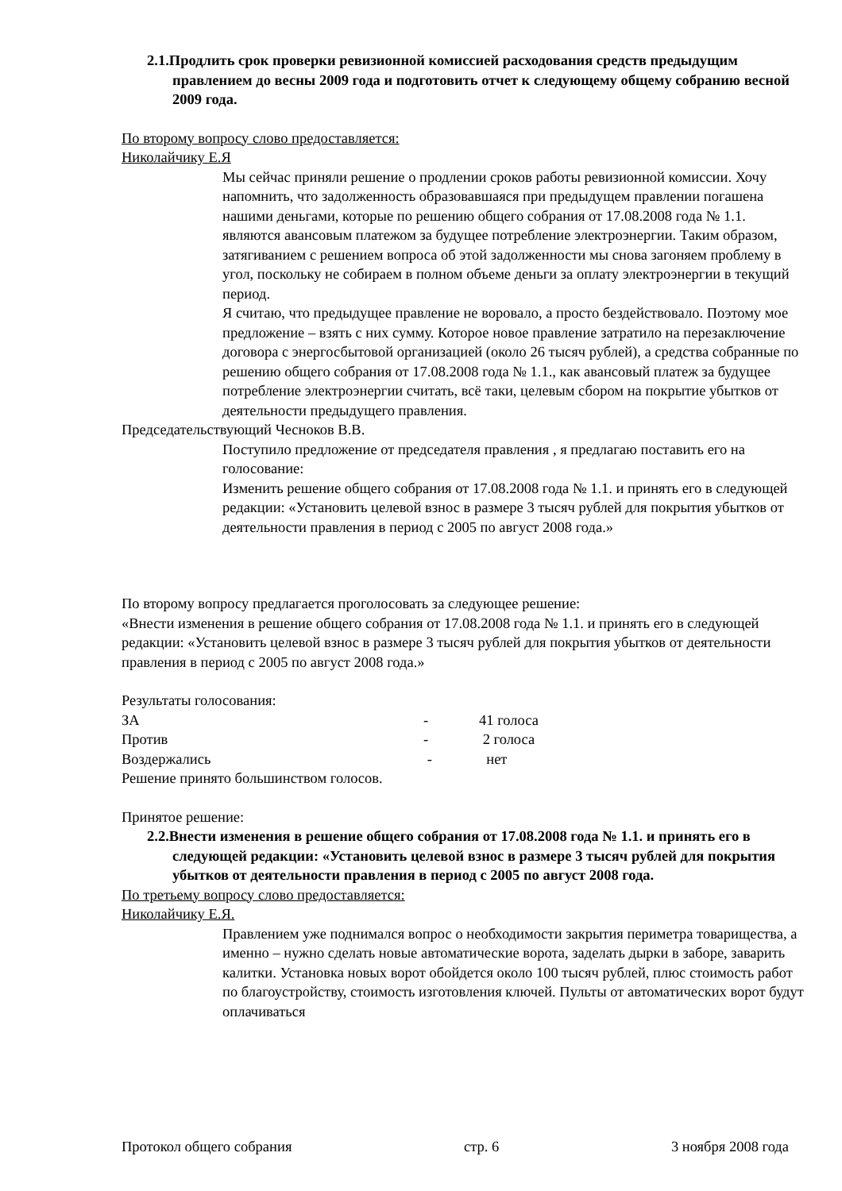2.1.Продлить срок проверки ревизионной комиссией расходования средств предыдущим правлением до весны 2009 года и подготовить отчет к следующему общему собранию весной 2009 года.
По второму вопросу слово предоставляется:
Николайчику Е.Я
Мы сейчас приняли решение о продлении сроков работы ревизионной комиссии. Хочу напомнить, что задолженность образовавшаяся при предыдущем правлении погашена нашими деньгами, которые по решению общего собрания от 17.08.2008 года № 1.1. являются авансовым платежом за будущее потребление электроэнергии. Таким образом, затягиванием с решением вопроса об этой задолженности мы снова загоняем проблему в угол, поскольку не собираем в полном объеме деньги за оплату электроэнергии в текущий период.
Я считаю, что предыдущее правление не воровало, а просто бездействовало. Поэтому мое предложение – взять с них сумму. Которое новое правление затратило на перезаключение договора с энергосбытовой организацией (около 26 тысяч рублей), а средства собранные по решению общего собрания от 17.08.2008 года № 1.1., как авансовый платеж за будущее потребление электроэнергии считать, всё таки, целевым сбором на покрытие убытков от деятельности предыдущего правления.
Председательствующий Чесноков В.В.
Поступило предложение от председателя правления , я предлагаю поставить его на голосование:
Изменить решение общего собрания от 17.08.2008 года № 1.1. и принять его в следующей редакции: «Установить целевой взнос в размере 3 тысяч рублей для покрытия убытков от деятельности правления в период с 2005 по август 2008 года.»
По второму вопросу предлагается проголосовать за следующее решение:
«Внести изменения в решение общего собрания от 17.08.2008 года № 1.1. и принять его в следующей редакции: «Установить целевой взнос в размере 3 тысяч рублей для покрытия убытков от деятельности правления в период с 2005 по август 2008 года.»
Результаты голосования:
ЗА - 41 голоса
Против - 2 голоса
Воздержались - нет
Решение принято большинством голосов.
Принятое решение:
2.2.Внести изменения в решение общего собрания от 17.08.2008 года № 1.1. и принять его в следующей редакции: «Установить целевой взнос в размере 3 тысяч рублей для покрытия убытков от деятельности правления в период с 2005 по август 2008 года.
По третьему вопросу слово предоставляется:
Николайчику Е.Я.
Правлением уже поднимался вопрос о необходимости закрытия периметра товарищества, а именно – нужно сделать новые автоматические ворота, заделать дырки в заборе, заварить калитки. Установка новых ворот обойдется около 100 тысяч рублей, плюс стоимость работ по благоустройству, стоимость изготовления ключей. Пульты от автоматических ворот будут оплачиваться
Протокол общего собрания стр. 6 3 ноября 2008 года